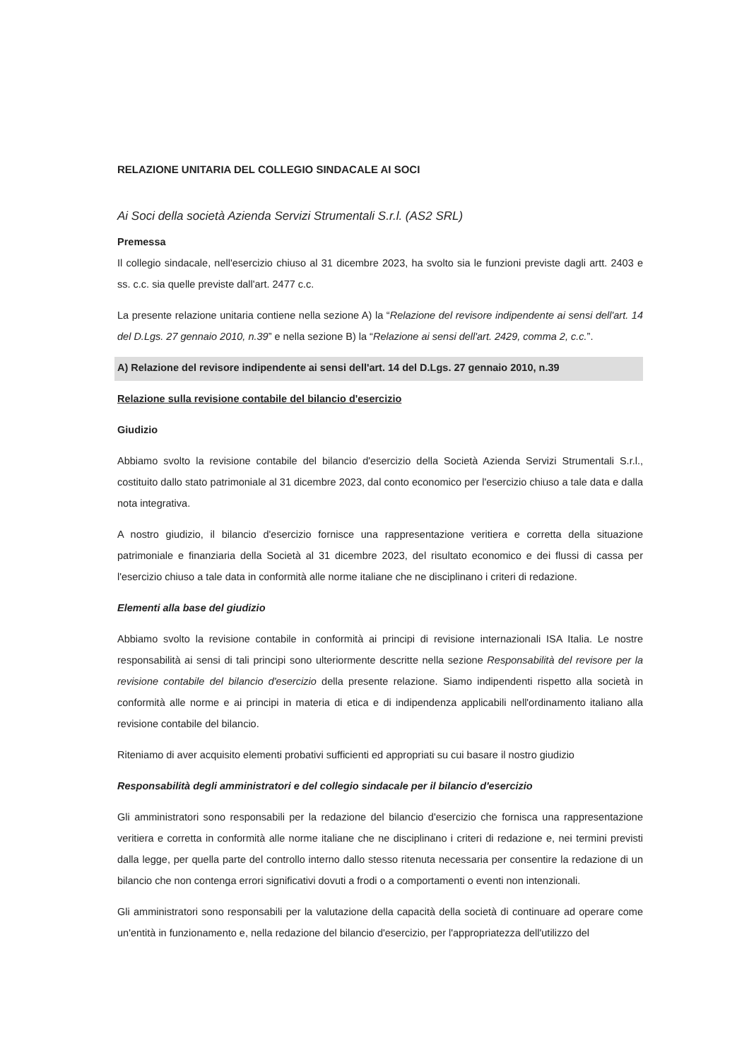RELAZIONE UNITARIA DEL COLLEGIO SINDACALE AI SOCI
Ai Soci della società Azienda Servizi Strumentali S.r.l. (AS2 SRL)
Premessa
Il collegio sindacale, nell'esercizio chiuso al 31 dicembre 2023, ha svolto sia le funzioni previste dagli artt. 2403 e ss. c.c. sia quelle previste dall'art. 2477 c.c.
La presente relazione unitaria contiene nella sezione A) la “Relazione del revisore indipendente ai sensi dell'art. 14 del D.Lgs. 27 gennaio 2010, n.39” e nella sezione B) la “Relazione ai sensi dell'art. 2429, comma 2, c.c.”.
A) Relazione del revisore indipendente ai sensi dell'art. 14 del D.Lgs. 27 gennaio 2010, n.39
Relazione sulla revisione contabile del bilancio d'esercizio
Giudizio
Abbiamo svolto la revisione contabile del bilancio d'esercizio della Società Azienda Servizi Strumentali S.r.l., costituito dallo stato patrimoniale al 31 dicembre 2023, dal conto economico per l'esercizio chiuso a tale data e dalla nota integrativa.
A nostro giudizio, il bilancio d'esercizio fornisce una rappresentazione veritiera e corretta della situazione patrimoniale e finanziaria della Società al 31 dicembre 2023, del risultato economico e dei flussi di cassa per l'esercizio chiuso a tale data in conformità alle norme italiane che ne disciplinano i criteri di redazione.
Elementi alla base del giudizio
Abbiamo svolto la revisione contabile in conformità ai principi di revisione internazionali ISA Italia. Le nostre responsabilità ai sensi di tali principi sono ulteriormente descritte nella sezione Responsabilità del revisore per la revisione contabile del bilancio d'esercizio della presente relazione. Siamo indipendenti rispetto alla società in conformità alle norme e ai principi in materia di etica e di indipendenza applicabili nell'ordinamento italiano alla revisione contabile del bilancio.
Riteniamo di aver acquisito elementi probativi sufficienti ed appropriati su cui basare il nostro giudizio
Responsabilità degli amministratori e del collegio sindacale per il bilancio d'esercizio
Gli amministratori sono responsabili per la redazione del bilancio d'esercizio che fornisca una rappresentazione veritiera e corretta in conformità alle norme italiane che ne disciplinano i criteri di redazione e, nei termini previsti dalla legge, per quella parte del controllo interno dallo stesso ritenuta necessaria per consentire la redazione di un bilancio che non contenga errori significativi dovuti a frodi o a comportamenti o eventi non intenzionali.
Gli amministratori sono responsabili per la valutazione della capacità della società di continuare ad operare come un'entità in funzionamento e, nella redazione del bilancio d'esercizio, per l'appropriatezza dell'utilizzo del